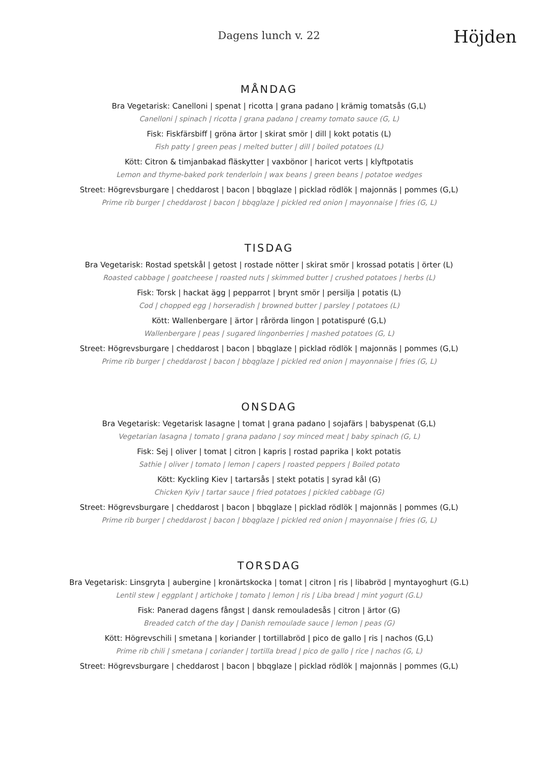Dagens lunch v. 22
Höjden
MÅNDAG
Bra Vegetarisk: Canelloni | spenat | ricotta | grana padano | krämig tomatsås (G,L)
Canelloni | spinach | ricotta | grana padano | creamy tomato sauce (G, L)
Fisk: Fiskfärsbiff | gröna ärtor | skirat smör | dill | kokt potatis (L)
Fish patty | green peas | melted butter | dill | boiled potatoes (L)
Kött: Citron & timjanbakad fläskytter | vaxbönor | haricot verts | klyftpotatis
Lemon and thyme-baked pork tenderloin | wax beans | green beans | potatoe wedges
Street: Högrevsburgare | cheddarost | bacon | bbqglaze | picklad rödlök | majonnäs | pommes (G,L)
Prime rib burger | cheddarost | bacon | bbqglaze | pickled red onion | mayonnaise | fries (G, L)
TISDAG
Bra Vegetarisk: Rostad spetskål | getost | rostade nötter | skirat smör | krossad potatis | örter (L)
Roasted cabbage | goatcheese | roasted nuts | skimmed butter | crushed potatoes | herbs (L)
Fisk: Torsk | hackat ägg | pepparrot | brynt smör | persilja | potatis (L)
Cod | chopped egg | horseradish | browned butter | parsley | potatoes (L)
Kött: Wallenbergare | ärtor | rårörda lingon | potatispuré (G,L)
Wallenbergare | peas | sugared lingonberries | mashed potatoes (G, L)
Street: Högrevsburgare | cheddarost | bacon | bbqglaze | picklad rödlök | majonnäs | pommes (G,L)
Prime rib burger | cheddarost | bacon | bbqglaze | pickled red onion | mayonnaise | fries (G, L)
ONSDAG
Bra Vegetarisk: Vegetarisk lasagne | tomat | grana padano | sojafärs | babyspenat (G,L)
Vegetarian lasagna | tomato | grana padano | soy minced meat | baby spinach (G, L)
Fisk: Sej | oliver | tomat | citron | kapris | rostad paprika | kokt potatis
Sathie | oliver | tomato | lemon | capers | roasted peppers | Boiled potato
Kött: Kyckling Kiev | tartarsås | stekt potatis | syrad kål (G)
Chicken Kyiv | tartar sauce | fried potatoes | pickled cabbage (G)
Street: Högrevsburgare | cheddarost | bacon | bbqglaze | picklad rödlök | majonnäs | pommes (G,L)
Prime rib burger | cheddarost | bacon | bbqglaze | pickled red onion | mayonnaise | fries (G, L)
TORSDAG
Bra Vegetarisk: Linsgryta | aubergine | kronärtskocka | tomat | citron | ris | libabröd | myntayoghurt (G.L)
Lentil stew | eggplant | artichoke | tomato | lemon | ris | Liba bread | mint yogurt (G.L)
Fisk: Panerad dagens fångst | dansk remouladesås | citron | ärtor (G)
Breaded catch of the day | Danish remoulade sauce | lemon | peas (G)
Kött: Högrevschili | smetana | koriander | tortillabröd | pico de gallo | ris | nachos (G,L)
Prime rib chili | smetana | coriander | tortilla bread | pico de gallo | rice | nachos (G, L)
Street: Högrevsburgare | cheddarost | bacon | bbqglaze | picklad rödlök | majonnäs | pommes (G,L)